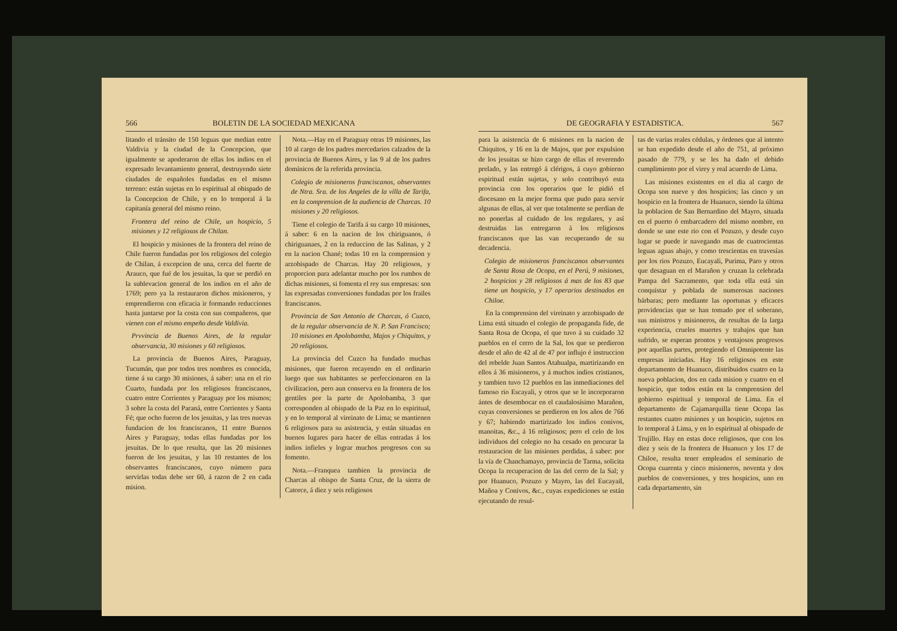566 BOLETIN DE LA SOCIEDAD MEXICANA
litando el tránsito de 150 leguas que median entre Valdivia y la ciudad de la Concepcion, que igualmente se apoderaron de ellas los indios en el expresado levantamiento general, destruyendo siete ciudades de españoles fundadas en el mismo terreno: están sujetas en lo espiritual al obispado de la Concepcion de Chile, y en lo temporal á la capitanía general del mismo reino.
Frontera del reino de Chile, un hospicio, 5 misiones y 12 religiosos de Chilan.
El hospicio y misiones de la frontera del reino de Chile fueron fundadas por los religiosos del colegio de Chilan, á excepcion de una, cerca del fuerte de Arauco, que fué de los jesuitas, la que se perdió en la sublevacion general de los indios en el año de 1769; pero ya la restauraron dichos misioneros, y emprendieron con eficacia ir formando reducciones hasta juntarse por la costa con sus compañeros, que vienen con el mismo empeño desde Valdivia.
Prvvincia de Buenos Aires, de la regular observancia, 30 misiones y 60 religiosos.
La provincia de Buenos Aires, Paraguay, Tucumán, que por todos tres nombres es conocida, tiene á su cargo 30 misiones, á saber: una en el rio Cuarto, fundada por los religiosos franciscanos, cuatro entre Corrientes y Paraguay por los mismos; 3 sobre la costa del Paraná, entre Corrientes y Santa Fé; que ocho fueron de los jesuitas, y las tres nuevas fundacion de los franciscanos, 11 entre Buenos Aires y Paraguay, todas ellas fundadas por los jesuitas. De lo que resulta, que las 20 misiones fueron de los jesuitas, y las 10 restantes de los observantes franciscanos, cuyo número para servirlas todas debe ser 60, á razon de 2 en cada mision.
Nota.—Hay en el Paraguay otras 19 misiones, las 10 al cargo de los padres mercedarios calzados de la provincia de Buenos Aires, y las 9 al de los padres domínicos de la referida provincia.
Colegio de misioneros franciscanos, observantes de Ntra. Sra. de los Angeles de la villa de Tarifa, en la comprension de la audiencia de Charcas. 10 misiones y 20 religiosos.
Tiene el colegio de Tarifa á su cargo 10 misiones, á saber: 6 en la nacion de los chiriguanos, ó chiriguanaes, 2 en la reduccion de las Salinas, y 2 en la nacion Chané; todas 10 en la comprension y arzobispado de Charcas. Hay 20 religiosos, y proporcion para adelantar mucho por los rumbos de dichas misiones, si fomenta el rey sus empresas: son las expresadas conversiones fundadas por los frailes franciscanos.
Provincia de San Antonio de Charcas, ó Cuzco, de la regular observancia de N. P. San Francisco; 10 misiones en Apolobamba, Majos y Chiquitos, y 20 religiosos.
La provincia del Cuzco ha fundado muchas misiones, que fueron recayendo en el ordinario luego que sus habitantes se perfeccionaron en la civilizacion, pero aun conserva en la frontera de los gentiles por la parte de Apolobamba, 3 que corresponden al obispado de la Paz en lo espiritual, y en lo temporal al vireinato de Lima; se mantienen 6 religiosos para su asistencia, y están situadas en buenos lugares para hacer de ellas entradas á los indios infieles y lograr muchos progresos con su fomento.
Nota.—Franquea tambien la provincia de Charcas al obispo de Santa Cruz, de la sierra de Catorce, á diez y seis religiosos
DE GEOGRAFIA Y ESTADISTICA. 567
para la asistencia de 6 misiones en la nacion de Chiquitos, y 16 en la de Majos, que por expulsion de los jesuitas se hizo cargo de ellas el reverendo prelado, y las entregó á clérigos, á cuyo gobierno espiritual están sujetas, y solo contribuyó esta provincia con los operarios que le pidió el diocesano en la mejor forma que pudo para servir algunas de ellas, al ver que totalmente se perdian de no ponerlas al cuidado de los regulares, y así destruidas las entregaron á los religiosos franciscanos que las van recuperando de su decadencia.
Colegio de misioneros franciscanos observantes de Santa Rosa de Ocopa, en el Perú, 9 misiones, 2 hospicios y 28 religiosos á mas de los 83 que tiene un hospicio, y 17 operarios destinados en Chiloe.
En la comprension del vireinato y arzobispado de Lima está situado el colegio de propaganda fide, de Santa Rosa de Ocopa, el que tuvo á su cuidado 32 pueblos en el cerro de la Sal, los que se perdieron desde el año de 42 al de 47 por influjo é instruccion del rebelde Juan Santos Atahualpa, martirizando en ellos á 36 misioneros, y á muchos indios cristianos, y tambien tuvo 12 pueblos en las inmediaciones del famoso rio Escayali, y otros que se le incorporaron ántes de desembocar en el caudalosísimo Marañon, cuyas conversiones se perdieron en los años de 766 y 67; habiendo martirizado los indios conivos, manoitas, &c., á 16 religiosos; pero el celo de los individuos del colegio no ha cesado en procurar la restauracion de las misiones perdidas, á saber: por la vía de Chanchamayo, provincia de Tarma, solicita Ocopa la recuperacion de las del cerro de la Sal; y por Huanuco, Pozuzo y Mayro, las del Eucayail, Mañoa y Conivos, &c., cuyas expediciones se están ejecutando de resul-
tas de varias reales cédulas, y órdenes que al intento se han expedido desde el año de 751, al próximo pasado de 779, y se les ha dado el debido cumplimiento por el virey y real acuerdo de Lima.
Las misiones existentes en el dia al cargo de Ocopa son nueve y dos hospicios; las cinco y un hospicio en la frontera de Huanuco, siendo la última la poblacion de San Bernardino del Mayro, situada en el puerto ó embarcadero del mismo nombre, en donde se une este rio con el Pozuzo, y desde cuyo lugar se puede ir navegando mas de cuatrocientas leguas aguas abajo, y como trescientas en travesías por los rios Pozuzo, Eucayali, Purima, Paro y otros que desaguan en el Marañon y cruzan la celebrada Pampa del Sacramento, que toda ella está sin conquistar y poblada de numerosas naciones bárbaras; pero mediante las oportunas y eficaces providencias que se han tomado por el soberano, sus ministros y misioneros, de resultas de la larga experiencia, crueles muertes y trabajos que han sufrido, se esperan prontos y ventajosos progresos por aquellas partes, protegiendo el Omnipotente las empresas iniciadas. Hay 16 religiosos en este departamento de Huanuco, distribuidos cuatro en la nueva poblacion, dos en cada mision y cuatro en el hospicio, que todos están en la comprension del gobierno espiritual y temporal de Lima. En el departamento de Cajamarquilla tiene Ocopa las restantes cuatro misiones y un hospicio, sujetos en lo temporal á Lima, y en lo espiritual al obispado de Trujillo. Hay en estas doce religiosos, que con los diez y seis de la frontera de Huanuco y los 17 de Chiloe, resulta tener empleados el seminario de Ocopa cuarenta y cinco misioneros, noventa y dos pueblos de conversiones, y tres hospicios, uno en cada departamento, sin